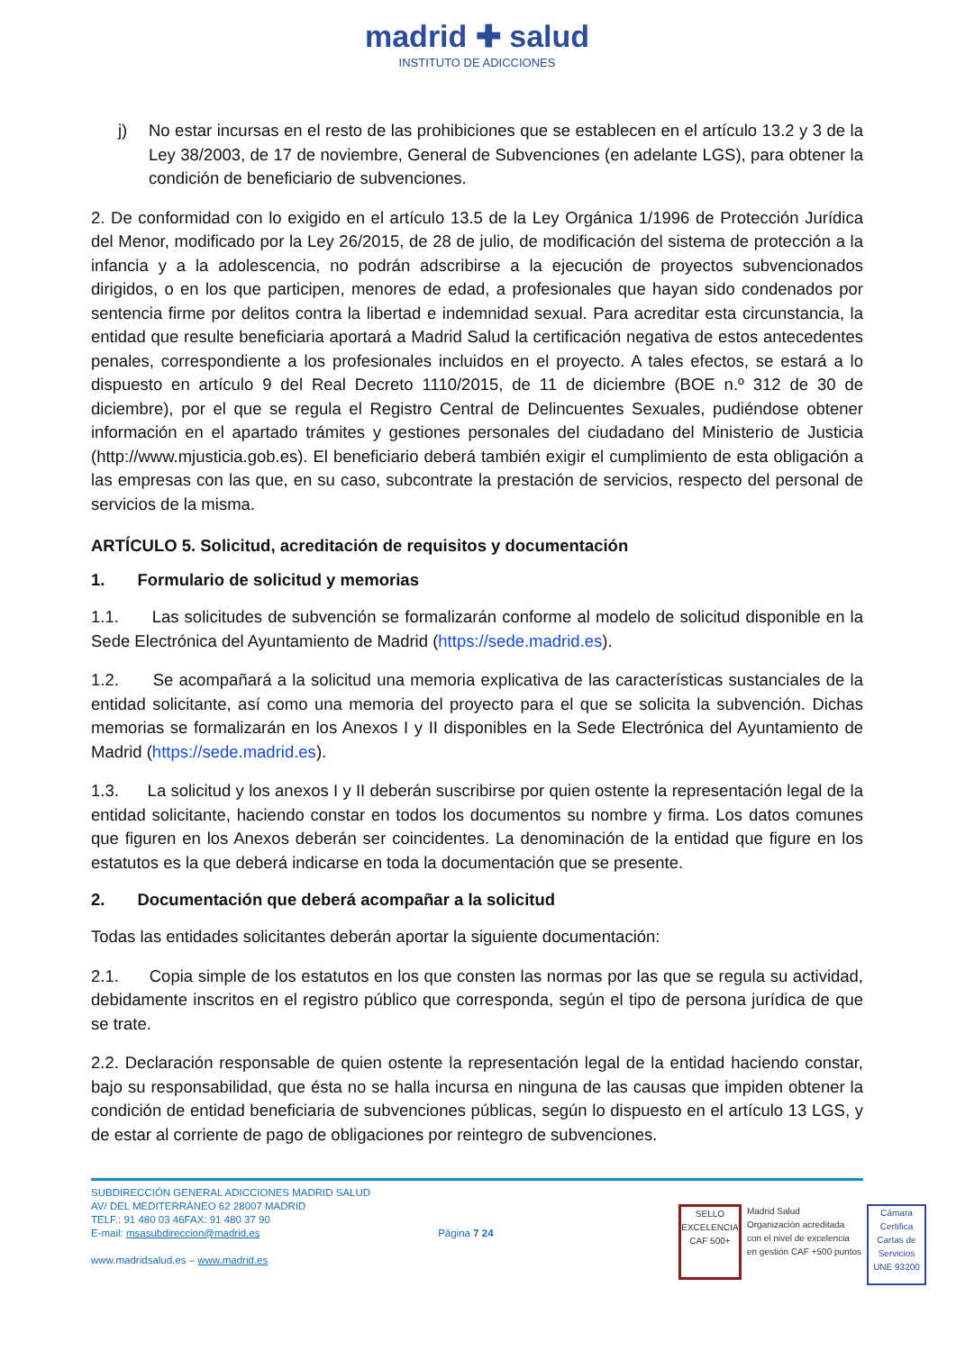madrid ✚ salud
INSTITUTO DE ADICCIONES
j) No estar incursas en el resto de las prohibiciones que se establecen en el artículo 13.2 y 3 de la Ley 38/2003, de 17 de noviembre, General de Subvenciones (en adelante LGS), para obtener la condición de beneficiario de subvenciones.
2. De conformidad con lo exigido en el artículo 13.5 de la Ley Orgánica 1/1996 de Protección Jurídica del Menor, modificado por la Ley 26/2015, de 28 de julio, de modificación del sistema de protección a la infancia y a la adolescencia, no podrán adscribirse a la ejecución de proyectos subvencionados dirigidos, o en los que participen, menores de edad, a profesionales que hayan sido condenados por sentencia firme por delitos contra la libertad e indemnidad sexual. Para acreditar esta circunstancia, la entidad que resulte beneficiaria aportará a Madrid Salud la certificación negativa de estos antecedentes penales, correspondiente a los profesionales incluidos en el proyecto. A tales efectos, se estará a lo dispuesto en artículo 9 del Real Decreto 1110/2015, de 11 de diciembre (BOE n.º 312 de 30 de diciembre), por el que se regula el Registro Central de Delincuentes Sexuales, pudiéndose obtener información en el apartado trámites y gestiones personales del ciudadano del Ministerio de Justicia (http://www.mjusticia.gob.es). El beneficiario deberá también exigir el cumplimiento de esta obligación a las empresas con las que, en su caso, subcontrate la prestación de servicios, respecto del personal de servicios de la misma.
ARTÍCULO 5. Solicitud, acreditación de requisitos y documentación
1. Formulario de solicitud y memorias
1.1. Las solicitudes de subvención se formalizarán conforme al modelo de solicitud disponible en la Sede Electrónica del Ayuntamiento de Madrid (https://sede.madrid.es).
1.2. Se acompañará a la solicitud una memoria explicativa de las características sustanciales de la entidad solicitante, así como una memoria del proyecto para el que se solicita la subvención. Dichas memorias se formalizarán en los Anexos I y II disponibles en la Sede Electrónica del Ayuntamiento de Madrid (https://sede.madrid.es).
1.3. La solicitud y los anexos I y II deberán suscribirse por quien ostente la representación legal de la entidad solicitante, haciendo constar en todos los documentos su nombre y firma. Los datos comunes que figuren en los Anexos deberán ser coincidentes. La denominación de la entidad que figure en los estatutos es la que deberá indicarse en toda la documentación que se presente.
2. Documentación que deberá acompañar a la solicitud
Todas las entidades solicitantes deberán aportar la siguiente documentación:
2.1. Copia simple de los estatutos en los que consten las normas por las que se regula su actividad, debidamente inscritos en el registro público que corresponda, según el tipo de persona jurídica de que se trate.
2.2. Declaración responsable de quien ostente la representación legal de la entidad haciendo constar, bajo su responsabilidad, que ésta no se halla incursa en ninguna de las causas que impiden obtener la condición de entidad beneficiaria de subvenciones públicas, según lo dispuesto en el artículo 13 LGS, y de estar al corriente de pago de obligaciones por reintegro de subvenciones.
SUBDIRECCIÓN GENERAL ADICCIONES MADRID SALUD
AV/ DEL MEDITERRÁNEO 62 28007 MADRID
TELF.: 91 480 03 46FAX: 91 480 37 90
E-mail: msasubdireccion@madrid.es
www.madridsalud.es – www.madrid.es
Página 7 24
SELLO EXCELENCIA CAF 500+
Madrid Salud
Organización acreditada
con el nivel de excelencia
en gestión CAF +500 puntos
Cámara Certifica
Cartas de Servicios
UNE 93200